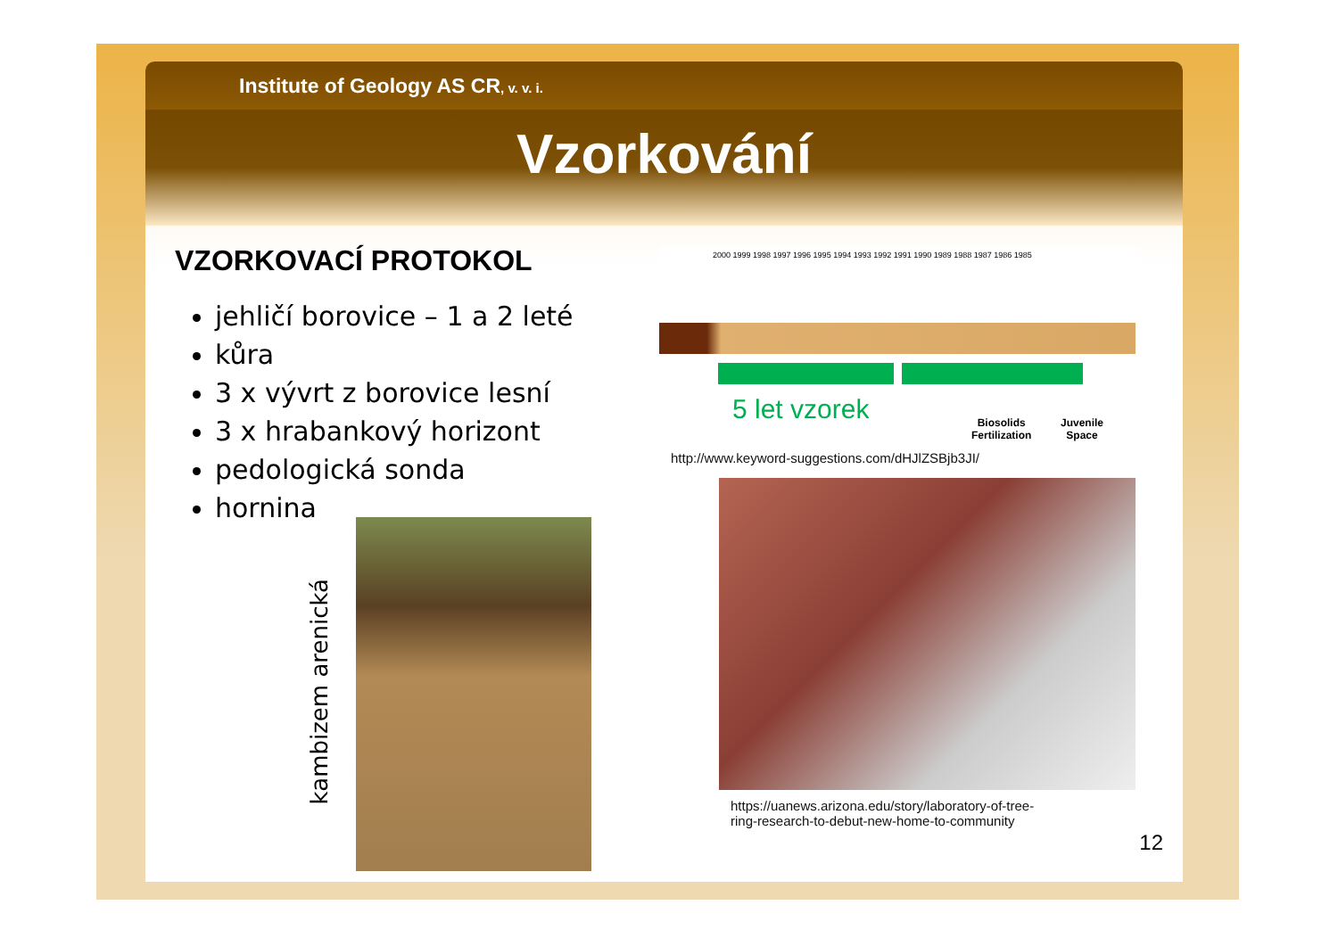Institute of Geology AS CR, v. v. i.
Vzorkování
VZORKOVACÍ PROTOKOL
jehličí borovice – 1 a 2 leté
kůra
3 x vývrt z borovice lesní
3 x hrabankový horizont
pedologická sonda
hornina
kambizem arenická
2000 1999 1998 1997 1996 1995 1994 1993 1992 1991 1990 1989 1988 1987 1986 1985
5 let vzorek
Biosolids
Fertilization
Juvenile
Space
http://www.keyword-suggestions.com/dHJlZSBjb3JI/
https://uanews.arizona.edu/story/laboratory-of-tree-
ring-research-to-debut-new-home-to-community
12